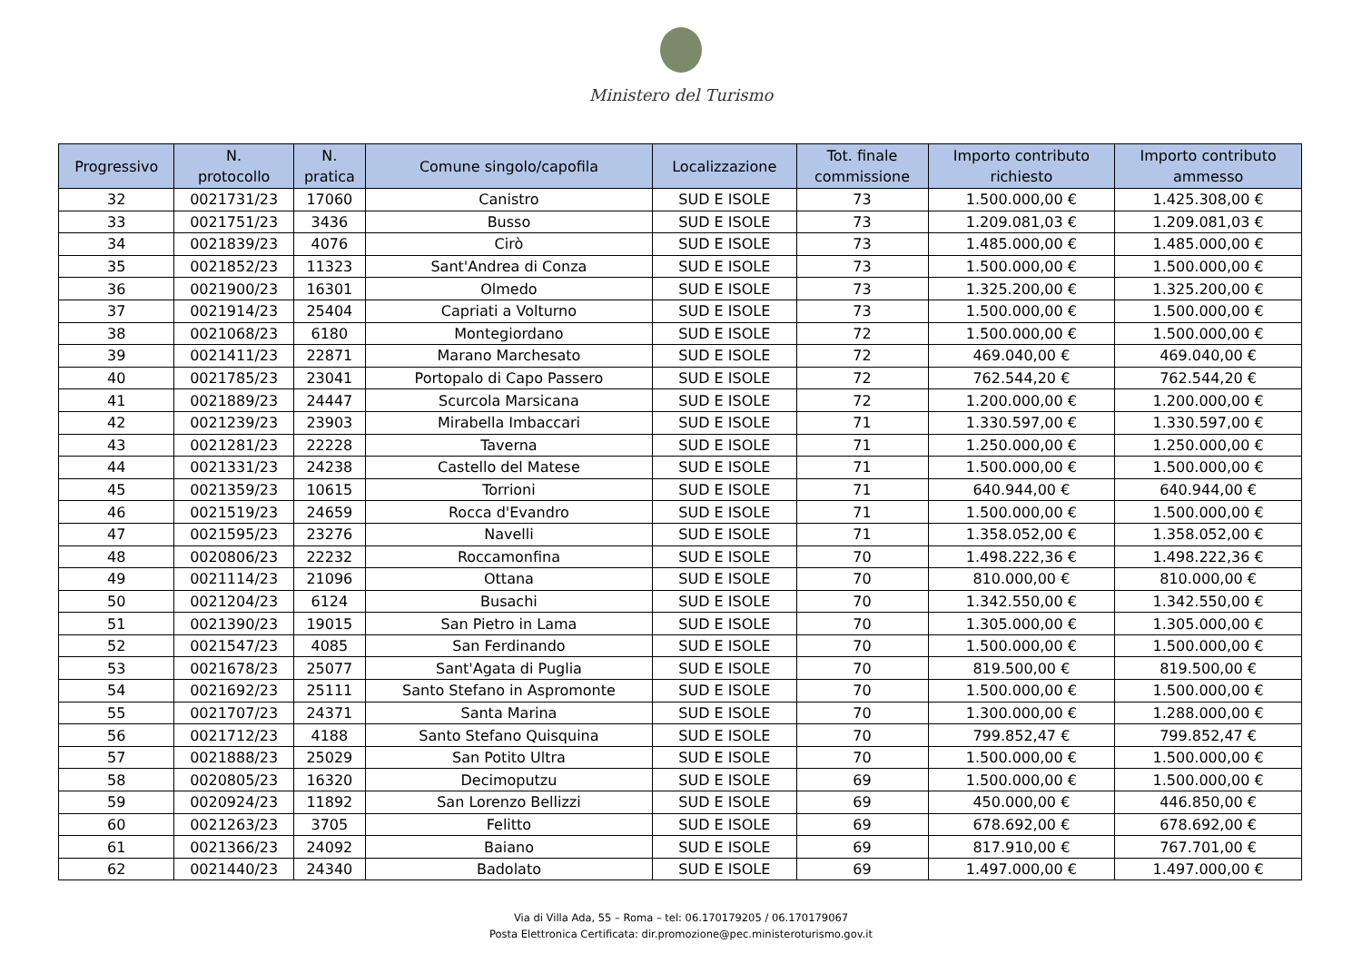Ministero del Turismo
| Progressivo | N. protocollo | N. pratica | Comune singolo/capofila | Localizzazione | Tot. finale commissione | Importo contributo richiesto | Importo contributo ammesso |
| --- | --- | --- | --- | --- | --- | --- | --- |
| 32 | 0021731/23 | 17060 | Canistro | SUD E ISOLE | 73 | 1.500.000,00 € | 1.425.308,00 € |
| 33 | 0021751/23 | 3436 | Busso | SUD E ISOLE | 73 | 1.209.081,03 € | 1.209.081,03 € |
| 34 | 0021839/23 | 4076 | Cirò | SUD E ISOLE | 73 | 1.485.000,00 € | 1.485.000,00 € |
| 35 | 0021852/23 | 11323 | Sant'Andrea di Conza | SUD E ISOLE | 73 | 1.500.000,00 € | 1.500.000,00 € |
| 36 | 0021900/23 | 16301 | Olmedo | SUD E ISOLE | 73 | 1.325.200,00 € | 1.325.200,00 € |
| 37 | 0021914/23 | 25404 | Capriati a Volturno | SUD E ISOLE | 73 | 1.500.000,00 € | 1.500.000,00 € |
| 38 | 0021068/23 | 6180 | Montegiordano | SUD E ISOLE | 72 | 1.500.000,00 € | 1.500.000,00 € |
| 39 | 0021411/23 | 22871 | Marano Marchesato | SUD E ISOLE | 72 | 469.040,00 € | 469.040,00 € |
| 40 | 0021785/23 | 23041 | Portopalo di Capo Passero | SUD E ISOLE | 72 | 762.544,20 € | 762.544,20 € |
| 41 | 0021889/23 | 24447 | Scurcola Marsicana | SUD E ISOLE | 72 | 1.200.000,00 € | 1.200.000,00 € |
| 42 | 0021239/23 | 23903 | Mirabella Imbaccari | SUD E ISOLE | 71 | 1.330.597,00 € | 1.330.597,00 € |
| 43 | 0021281/23 | 22228 | Taverna | SUD E ISOLE | 71 | 1.250.000,00 € | 1.250.000,00 € |
| 44 | 0021331/23 | 24238 | Castello del Matese | SUD E ISOLE | 71 | 1.500.000,00 € | 1.500.000,00 € |
| 45 | 0021359/23 | 10615 | Torrioni | SUD E ISOLE | 71 | 640.944,00 € | 640.944,00 € |
| 46 | 0021519/23 | 24659 | Rocca d'Evandro | SUD E ISOLE | 71 | 1.500.000,00 € | 1.500.000,00 € |
| 47 | 0021595/23 | 23276 | Navelli | SUD E ISOLE | 71 | 1.358.052,00 € | 1.358.052,00 € |
| 48 | 0020806/23 | 22232 | Roccamonfina | SUD E ISOLE | 70 | 1.498.222,36 € | 1.498.222,36 € |
| 49 | 0021114/23 | 21096 | Ottana | SUD E ISOLE | 70 | 810.000,00 € | 810.000,00 € |
| 50 | 0021204/23 | 6124 | Busachi | SUD E ISOLE | 70 | 1.342.550,00 € | 1.342.550,00 € |
| 51 | 0021390/23 | 19015 | San Pietro in Lama | SUD E ISOLE | 70 | 1.305.000,00 € | 1.305.000,00 € |
| 52 | 0021547/23 | 4085 | San Ferdinando | SUD E ISOLE | 70 | 1.500.000,00 € | 1.500.000,00 € |
| 53 | 0021678/23 | 25077 | Sant'Agata di Puglia | SUD E ISOLE | 70 | 819.500,00 € | 819.500,00 € |
| 54 | 0021692/23 | 25111 | Santo Stefano in Aspromonte | SUD E ISOLE | 70 | 1.500.000,00 € | 1.500.000,00 € |
| 55 | 0021707/23 | 24371 | Santa Marina | SUD E ISOLE | 70 | 1.300.000,00 € | 1.288.000,00 € |
| 56 | 0021712/23 | 4188 | Santo Stefano Quisquina | SUD E ISOLE | 70 | 799.852,47 € | 799.852,47 € |
| 57 | 0021888/23 | 25029 | San Potito Ultra | SUD E ISOLE | 70 | 1.500.000,00 € | 1.500.000,00 € |
| 58 | 0020805/23 | 16320 | Decimoputzu | SUD E ISOLE | 69 | 1.500.000,00 € | 1.500.000,00 € |
| 59 | 0020924/23 | 11892 | San Lorenzo Bellizzi | SUD E ISOLE | 69 | 450.000,00 € | 446.850,00 € |
| 60 | 0021263/23 | 3705 | Felitto | SUD E ISOLE | 69 | 678.692,00 € | 678.692,00 € |
| 61 | 0021366/23 | 24092 | Baiano | SUD E ISOLE | 69 | 817.910,00 € | 767.701,00 € |
| 62 | 0021440/23 | 24340 | Badolato | SUD E ISOLE | 69 | 1.497.000,00 € | 1.497.000,00 € |
Via di Villa Ada, 55 – Roma – tel: 06.170179205 / 06.170179067
Posta Elettronica Certificata: dir.promozione@pec.ministeroturismo.gov.it